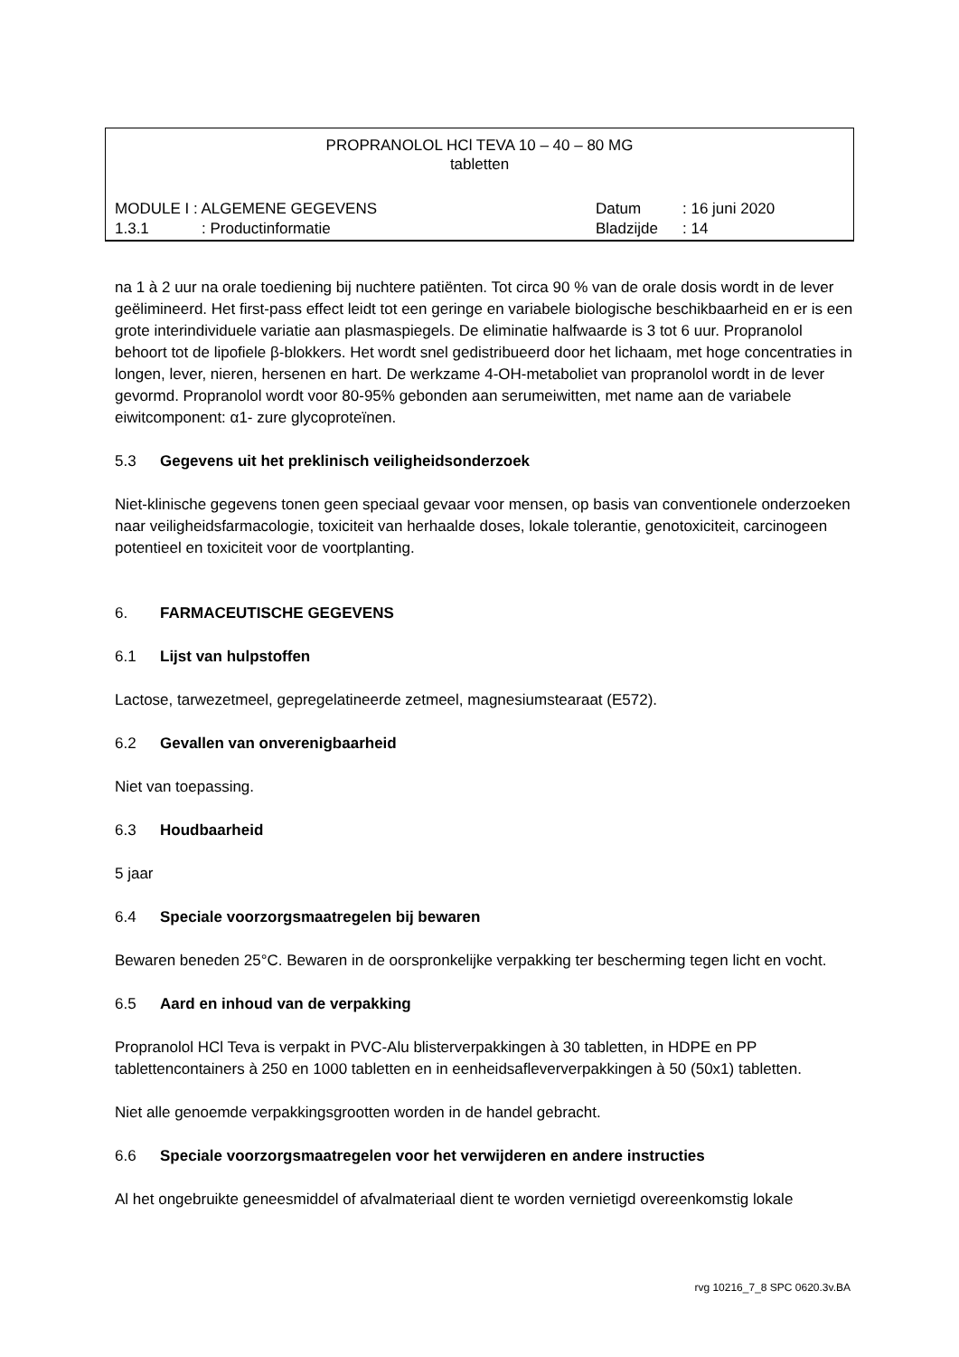PROPRANOLOL HCl TEVA 10 – 40 – 80 MG
tabletten
MODULE I : ALGEMENE GEGEVENS Datum: 16 juni 2020
1.3.1: Productinformatie Bladzijde: 14
na 1 à 2 uur na orale toediening bij nuchtere patiënten. Tot circa 90 % van de orale dosis wordt in de lever geëlimineerd. Het first-pass effect leidt tot een geringe en variabele biologische beschikbaarheid en er is een grote interindividuele variatie aan plasmaspiegels. De eliminatie halfwaarde is 3 tot 6 uur. Propranolol behoort tot de lipofiele β-blokkers. Het wordt snel gedistribueerd door het lichaam, met hoge concentraties in longen, lever, nieren, hersenen en hart. De werkzame 4-OH-metaboliet van propranolol wordt in de lever gevormd. Propranolol wordt voor 80-95% gebonden aan serumeiwitten, met name aan de variabele eiwitcomponent: α1- zure glycoproteïnen.
5.3 Gegevens uit het preklinisch veiligheidsonderzoek
Niet-klinische gegevens tonen geen speciaal gevaar voor mensen, op basis van conventionele onderzoeken naar veiligheidsfarmacologie, toxiciteit van herhaalde doses, lokale tolerantie, genotoxiciteit, carcinogeen potentieel en toxiciteit voor de voortplanting.
6. FARMACEUTISCHE GEGEVENS
6.1 Lijst van hulpstoffen
Lactose, tarwezetmeel, gepregelatineerde zetmeel, magnesiumstearaat (E572).
6.2 Gevallen van onverenigbaarheid
Niet van toepassing.
6.3 Houdbaarheid
5 jaar
6.4 Speciale voorzorgsmaatregelen bij bewaren
Bewaren beneden 25°C. Bewaren in de oorspronkelijke verpakking ter bescherming tegen licht en vocht.
6.5 Aard en inhoud van de verpakking
Propranolol HCl Teva is verpakt in PVC-Alu blisterverpakkingen à 30 tabletten, in HDPE en PP tablettencontainers à 250 en 1000 tabletten en in eenheidsafleververpakkingen à 50 (50x1) tabletten.
Niet alle genoemde verpakkingsgrootten worden in de handel gebracht.
6.6 Speciale voorzorgsmaatregelen voor het verwijderen en andere instructies
Al het ongebruikte geneesmiddel of afvalmateriaal dient te worden vernietigd overeenkomstig lokale
rvg 10216_7_8 SPC 0620.3v.BA